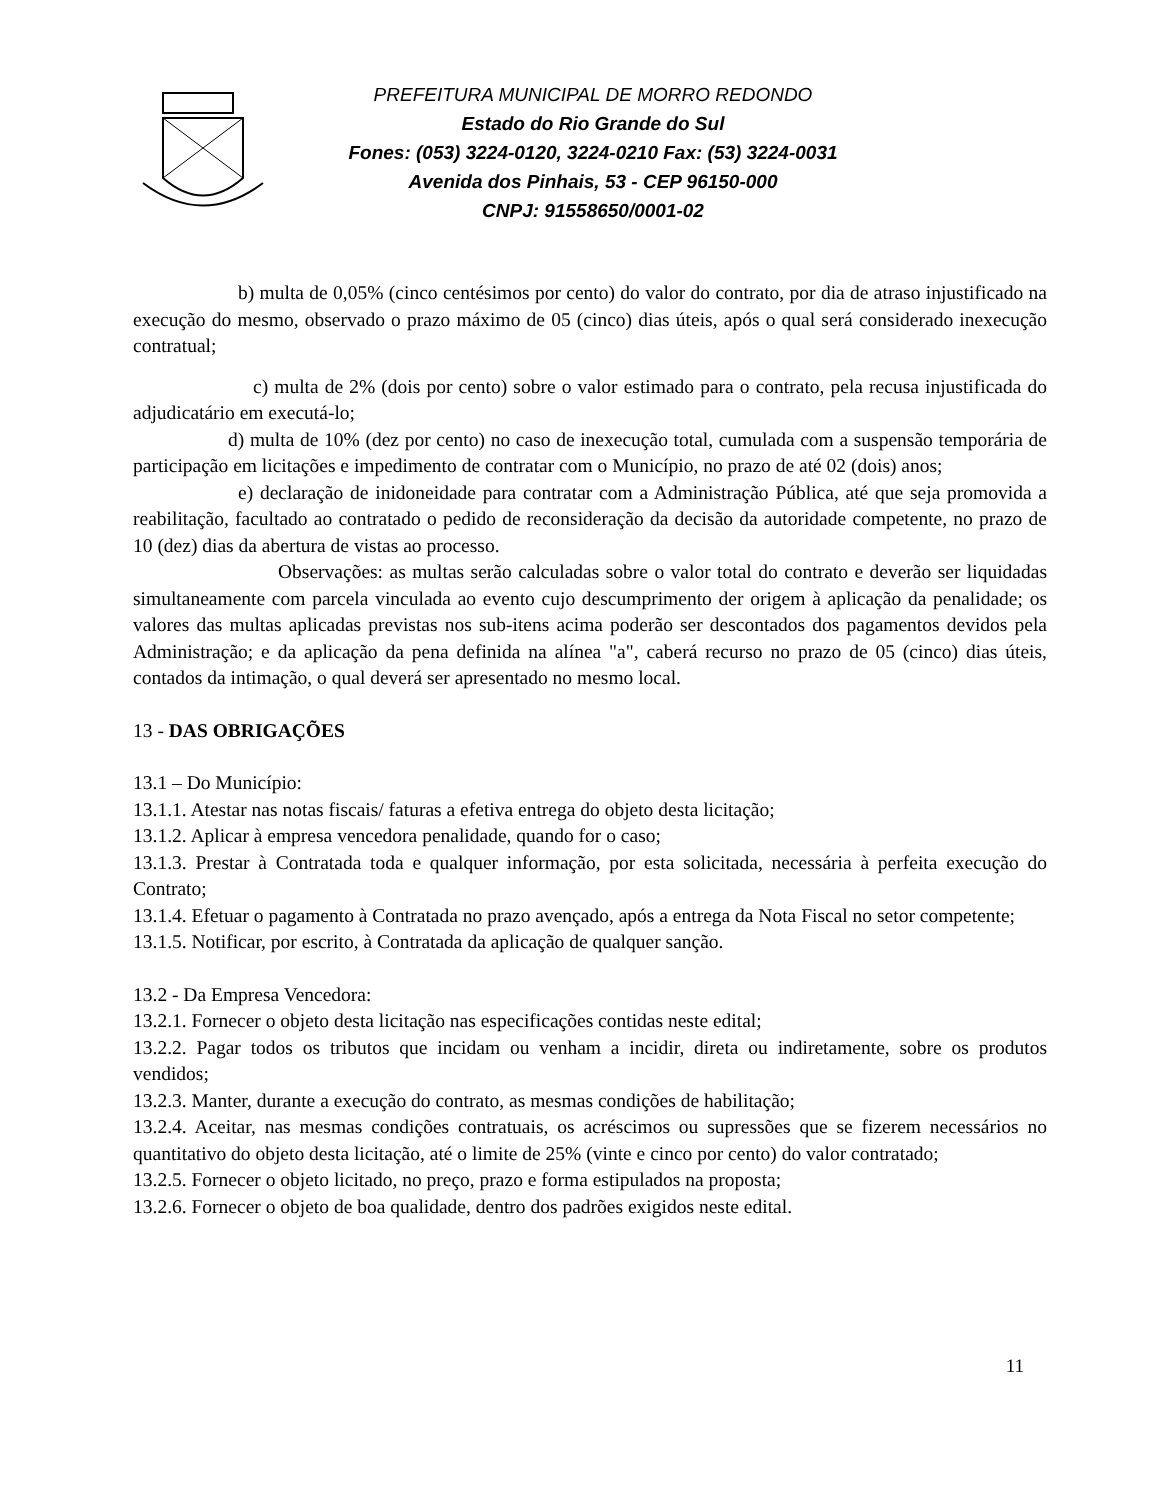PREFEITURA MUNICIPAL DE MORRO REDONDO
Estado do Rio Grande do Sul
Fones: (053) 3224-0120, 3224-0210 Fax: (53) 3224-0031
Avenida dos Pinhais, 53 - CEP 96150-000
CNPJ: 91558650/0001-02
b) multa de 0,05% (cinco centésimos por cento) do valor do contrato, por dia de atraso injustificado na execução do mesmo, observado o prazo máximo de 05 (cinco) dias úteis, após o qual será considerado inexecução contratual;
c) multa de 2% (dois por cento) sobre o valor estimado para o contrato, pela recusa injustificada do adjudicatário em executá-lo;
d) multa de 10% (dez por cento) no caso de inexecução total, cumulada com a suspensão temporária de participação em licitações e impedimento de contratar com o Município, no prazo de até 02 (dois) anos;
e) declaração de inidoneidade para contratar com a Administração Pública, até que seja promovida a reabilitação, facultado ao contratado o pedido de reconsideração da decisão da autoridade competente, no prazo de 10 (dez) dias da abertura de vistas ao processo.
Observações: as multas serão calculadas sobre o valor total do contrato e deverão ser liquidadas simultaneamente com parcela vinculada ao evento cujo descumprimento der origem à aplicação da penalidade; os valores das multas aplicadas previstas nos sub-itens acima poderão ser descontados dos pagamentos devidos pela Administração; e da aplicação da pena definida na alínea "a", caberá recurso no prazo de 05 (cinco) dias úteis, contados da intimação, o qual deverá ser apresentado no mesmo local.
13 - DAS OBRIGAÇÕES
13.1 – Do Município:
13.1.1. Atestar nas notas fiscais/ faturas a efetiva entrega do objeto desta licitação;
13.1.2. Aplicar à empresa vencedora penalidade, quando for o caso;
13.1.3. Prestar à Contratada toda e qualquer informação, por esta solicitada, necessária à perfeita execução do Contrato;
13.1.4. Efetuar o pagamento à Contratada no prazo avençado, após a entrega da Nota Fiscal no setor competente;
13.1.5. Notificar, por escrito, à Contratada da aplicação de qualquer sanção.
13.2 - Da Empresa Vencedora:
13.2.1. Fornecer o objeto desta licitação nas especificações contidas neste edital;
13.2.2. Pagar todos os tributos que incidam ou venham a incidir, direta ou indiretamente, sobre os produtos vendidos;
13.2.3. Manter, durante a execução do contrato, as mesmas condições de habilitação;
13.2.4. Aceitar, nas mesmas condições contratuais, os acréscimos ou supressões que se fizerem necessários no quantitativo do objeto desta licitação, até o limite de 25% (vinte e cinco por cento) do valor contratado;
13.2.5. Fornecer o objeto licitado, no preço, prazo e forma estipulados na proposta;
13.2.6. Fornecer o objeto de boa qualidade, dentro dos padrões exigidos neste edital.
11